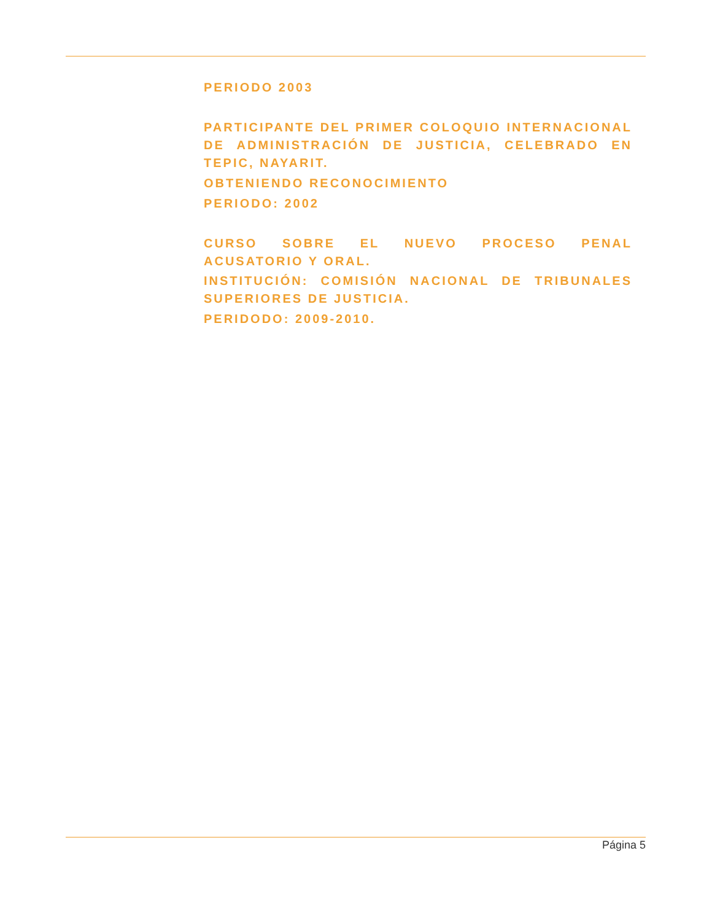PERIODO 2003
PARTICIPANTE DEL PRIMER COLOQUIO INTERNACIONAL DE ADMINISTRACIÓN DE JUSTICIA, CELEBRADO EN TEPIC, NAYARIT.
OBTENIENDO RECONOCIMIENTO
PERIODO: 2002
CURSO SOBRE EL NUEVO PROCESO PENAL ACUSATORIO Y ORAL.
INSTITUCIÓN: COMISIÓN NACIONAL DE TRIBUNALES SUPERIORES DE JUSTICIA.
PERIDODO: 2009-2010.
Página 5